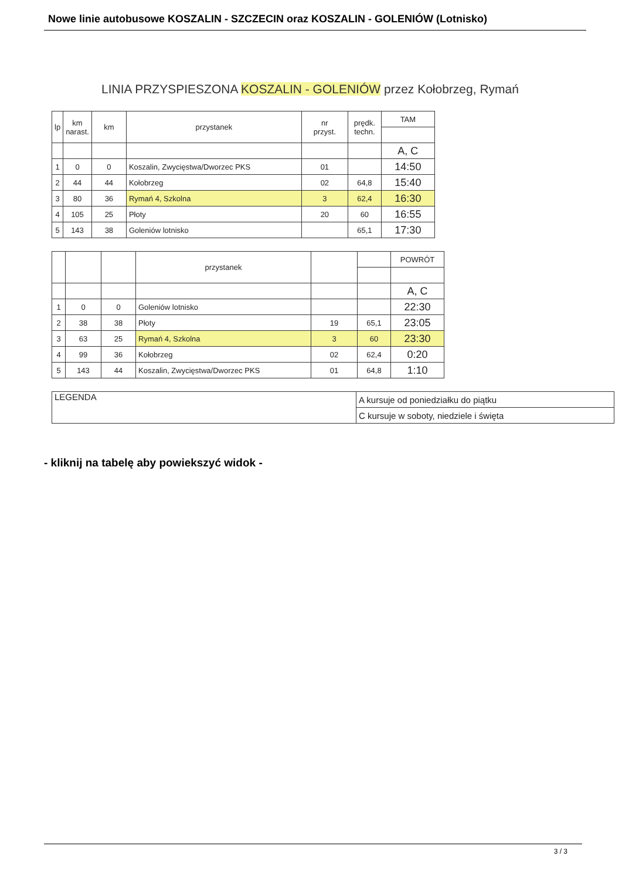Nowe linie autobusowe KOSZALIN - SZCZECIN oraz KOSZALIN - GOLENIÓW (Lotnisko)
LINIA PRZYSPIESZONA KOSZALIN - GOLENIÓW przez Kołobrzeg, Rymań
| lp | km narast. | km | przystanek | nr przyst. | prędk. techn. | TAM |
| --- | --- | --- | --- | --- | --- | --- |
| | | | | | | A, C |
| 1 | 0 | 0 | Koszalin, Zwycięstwa/Dworzec PKS | 01 | | 14:50 |
| 2 | 44 | 44 | Kołobrzeg | 02 | 64,8 | 15:40 |
| 3 | 80 | 36 | Rymań 4, Szkolna | 3 | 62,4 | 16:30 |
| 4 | 105 | 25 | Płoty | 20 | 60 | 16:55 |
| 5 | 143 | 38 | Goleniów lotnisko | | 65,1 | 17:30 |
| | | | przystanek | | | POWRÓT |
| --- | --- | --- | --- | --- | --- | --- |
| | | | | | | A, C |
| 1 | 0 | 0 | Goleniów lotnisko | | | 22:30 |
| 2 | 38 | 38 | Płoty | 19 | 65,1 | 23:05 |
| 3 | 63 | 25 | Rymań 4, Szkolna | 3 | 60 | 23:30 |
| 4 | 99 | 36 | Kołobrzeg | 02 | 62,4 | 0:20 |
| 5 | 143 | 44 | Koszalin, Zwycięstwa/Dworzec PKS | 01 | 64,8 | 1:10 |
| LEGENDA | A kursuje od poniedziałku do piątku |
| | C kursuje w soboty, niedziele i święta |
- kliknij na tabelę aby powiekszyć widok -
3 / 3